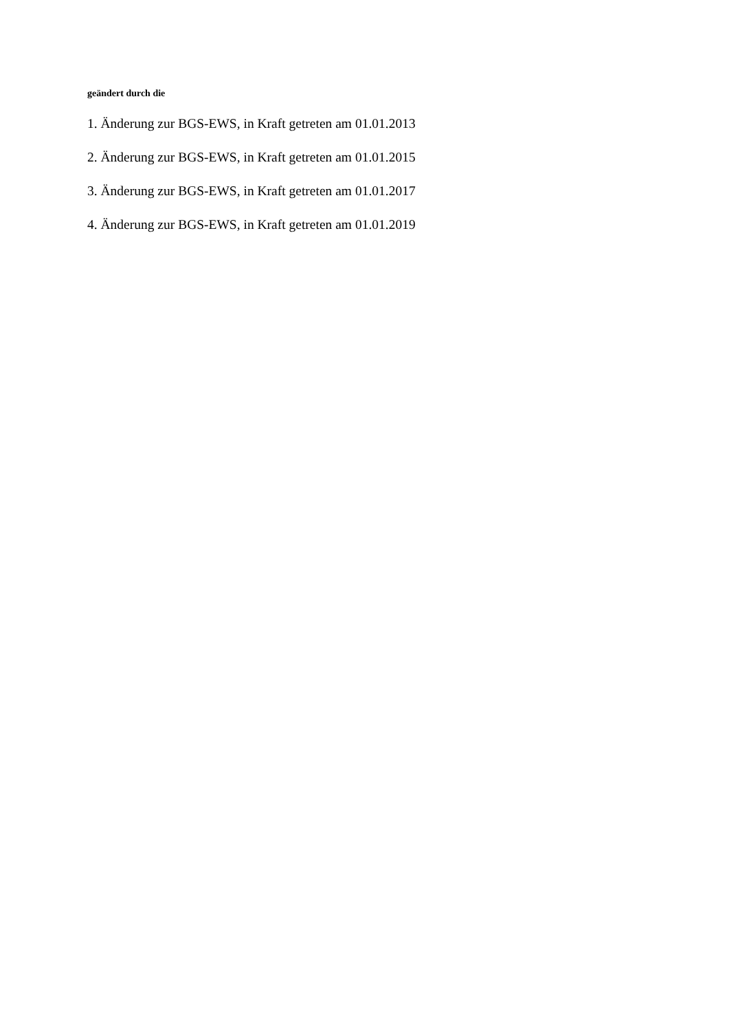geändert durch die
1. Änderung zur BGS-EWS, in Kraft getreten am 01.01.2013
2. Änderung zur BGS-EWS, in Kraft getreten am 01.01.2015
3. Änderung zur BGS-EWS, in Kraft getreten am 01.01.2017
4. Änderung zur BGS-EWS, in Kraft getreten am 01.01.2019